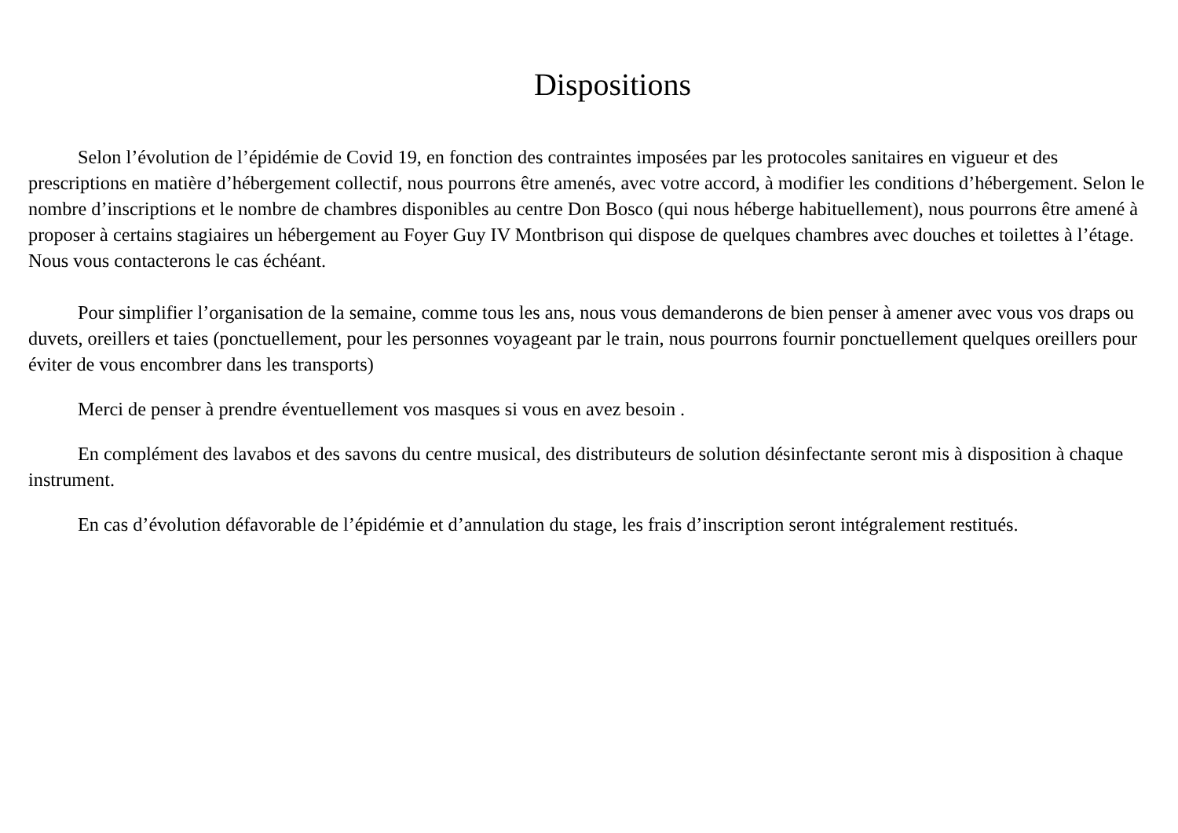Dispositions
Selon l’évolution de l’épidémie de Covid 19, en fonction des contraintes imposées par les protocoles sanitaires en vigueur et des prescriptions en matière d’hébergement collectif, nous pourrons être amenés, avec votre accord, à modifier les conditions d’hébergement. Selon le nombre d’inscriptions et le nombre de chambres disponibles au centre Don Bosco (qui nous héberge habituellement), nous pourrons être amené à proposer à certains stagiaires un hébergement au Foyer Guy IV Montbrison qui dispose de quelques chambres avec douches et toilettes à l’étage.
Nous vous contacterons le cas échéant.
Pour simplifier l’organisation de la semaine, comme tous les ans, nous vous demanderons de bien penser à amener avec vous vos draps ou duvets, oreillers et taies (ponctuellement, pour les personnes voyageant par le train, nous pourrons fournir ponctuellement quelques oreillers pour éviter de vous encombrer dans les transports)
Merci de penser à prendre éventuellement vos masques si vous en avez besoin .
En complément des lavabos et des savons du centre musical, des distributeurs de solution désinfectante seront mis à disposition à chaque instrument.
En cas d’évolution défavorable de l’épidémie et d’annulation du stage, les frais d’inscription seront intégralement restitués.